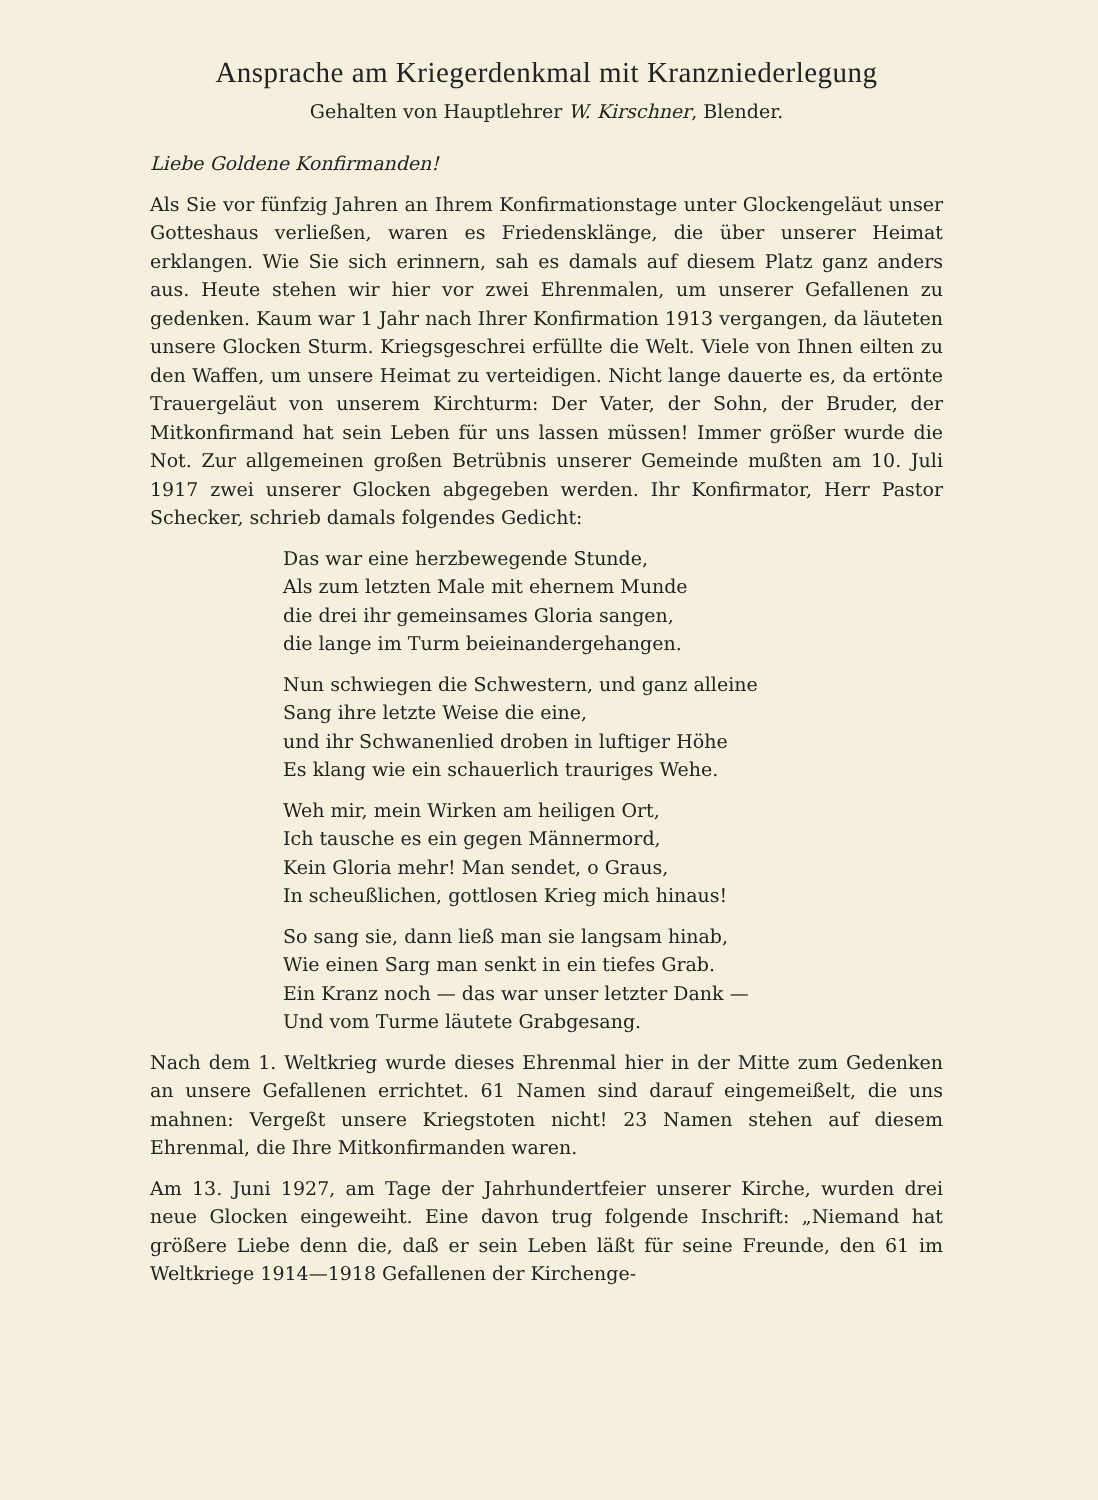Ansprache am Kriegerdenkmal mit Kranzniederlegung
Gehalten von Hauptlehrer W. Kirschner, Blender.
Liebe Goldene Konfirmanden!
Als Sie vor fünfzig Jahren an Ihrem Konfirmationstage unter Glocken­geläut unser Gotteshaus verließen, waren es Friedensklänge, die über unserer Heimat erklangen. Wie Sie sich erinnern, sah es damals auf diesem Platz ganz anders aus. Heute stehen wir hier vor zwei Ehrenmalen, um unserer Gefallenen zu gedenken. Kaum war 1 Jahr nach Ihrer Konfirma­tion 1913 vergangen, da läuteten unsere Glocken Sturm. Kriegsgeschrei erfüllte die Welt. Viele von Ihnen eilten zu den Waffen, um unsere Heimat zu verteidigen. Nicht lange dauerte es, da ertönte Trauergeläut von unse­rem Kirchturm: Der Vater, der Sohn, der Bruder, der Mitkonfirmand hat sein Leben für uns lassen müssen! Immer größer wurde die Not. Zur allge­meinen großen Betrübnis unserer Gemeinde mußten am 10. Juli 1917 zwei unserer Glocken abgegeben werden. Ihr Konfirmator, Herr Pastor Schecker, schrieb damals folgendes Gedicht:
Das war eine herzbewegende Stunde,
Als zum letzten Male mit ehernem Munde
die drei ihr gemeinsames Gloria sangen,
die lange im Turm beieinandergehangen.
Nun schwiegen die Schwestern, und ganz alleine
Sang ihre letzte Weise die eine,
und ihr Schwanenlied droben in luftiger Höhe
Es klang wie ein schauerlich trauriges Wehe.
Weh mir, mein Wirken am heiligen Ort,
Ich tausche es ein gegen Männermord,
Kein Gloria mehr! Man sendet, o Graus,
In scheußlichen, gottlosen Krieg mich hinaus!
So sang sie, dann ließ man sie langsam hinab,
Wie einen Sarg man senkt in ein tiefes Grab.
Ein Kranz noch — das war unser letzter Dank —
Und vom Turme läutete Grabgesang.
Nach dem 1. Weltkrieg wurde dieses Ehrenmal hier in der Mitte zum Ge­denken an unsere Gefallenen errichtet. 61 Namen sind darauf einge­meißelt, die uns mahnen: Vergeßt unsere Kriegstoten nicht! 23 Namen stehen auf diesem Ehrenmal, die Ihre Mitkonfirmanden waren.
Am 13. Juni 1927, am Tage der Jahrhundertfeier unserer Kirche, wurden drei neue Glocken eingeweiht. Eine davon trug folgende Inschrift: „Nie­mand hat größere Liebe denn die, daß er sein Leben läßt für seine Freunde, den 61 im Weltkriege 1914—1918 Gefallenen der Kirchenge-